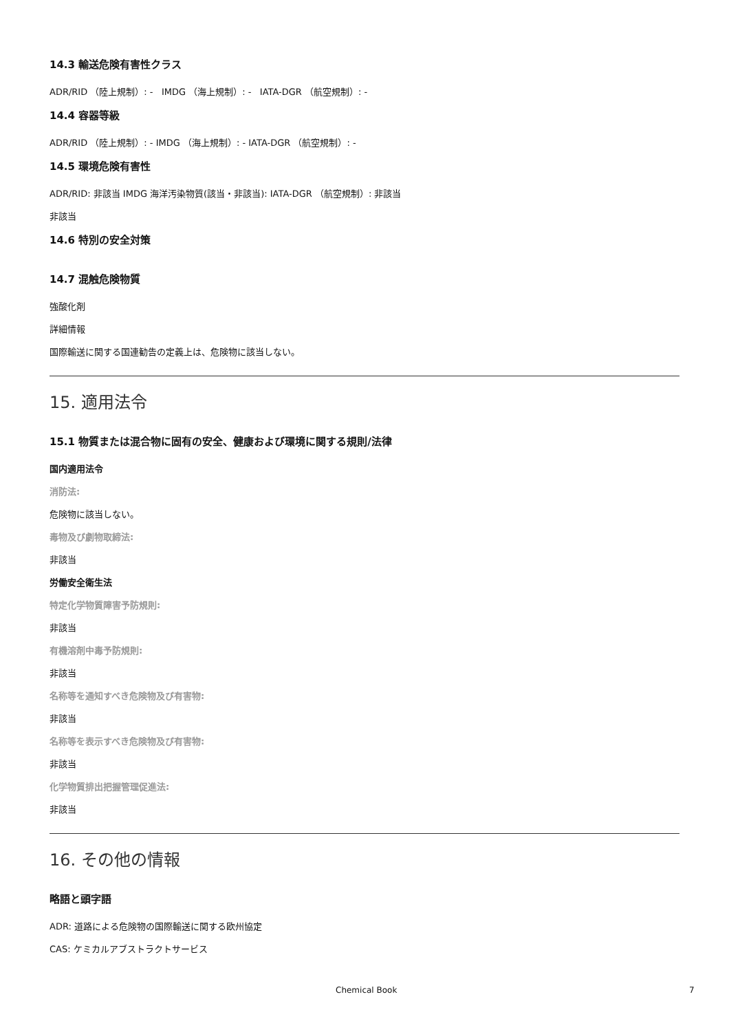14.3 輸送危険有害性クラス
ADR/RID （陸上規制）: - IMDG （海上規制）: - IATA-DGR （航空規制）: -
14.4 容器等級
ADR/RID （陸上規制）: - IMDG （海上規制）: - IATA-DGR （航空規制）: -
14.5 環境危険有害性
ADR/RID: 非該当 IMDG 海洋汚染物質(該当・非該当): IATA-DGR （航空規制）: 非該当
非該当
14.6 特別の安全対策
14.7 混触危険物質
強酸化剤
詳細情報
国際輸送に関する国連勧告の定義上は、危険物に該当しない。
15. 適用法令
15.1 物質または混合物に固有の安全、健康および環境に関する規則/法律
国内適用法令
消防法:
危険物に該当しない。
毒物及び劇物取締法:
非該当
労働安全衛生法
特定化学物質障害予防規則:
非該当
有機溶剤中毒予防規則:
非該当
名称等を通知すべき危険物及び有害物:
非該当
名称等を表示すべき危険物及び有害物:
非該当
化学物質排出把握管理促進法:
非該当
16. その他の情報
略語と頭字語
ADR: 道路による危険物の国際輸送に関する欧州協定
CAS: ケミカルアブストラクトサービス
Chemical Book 7